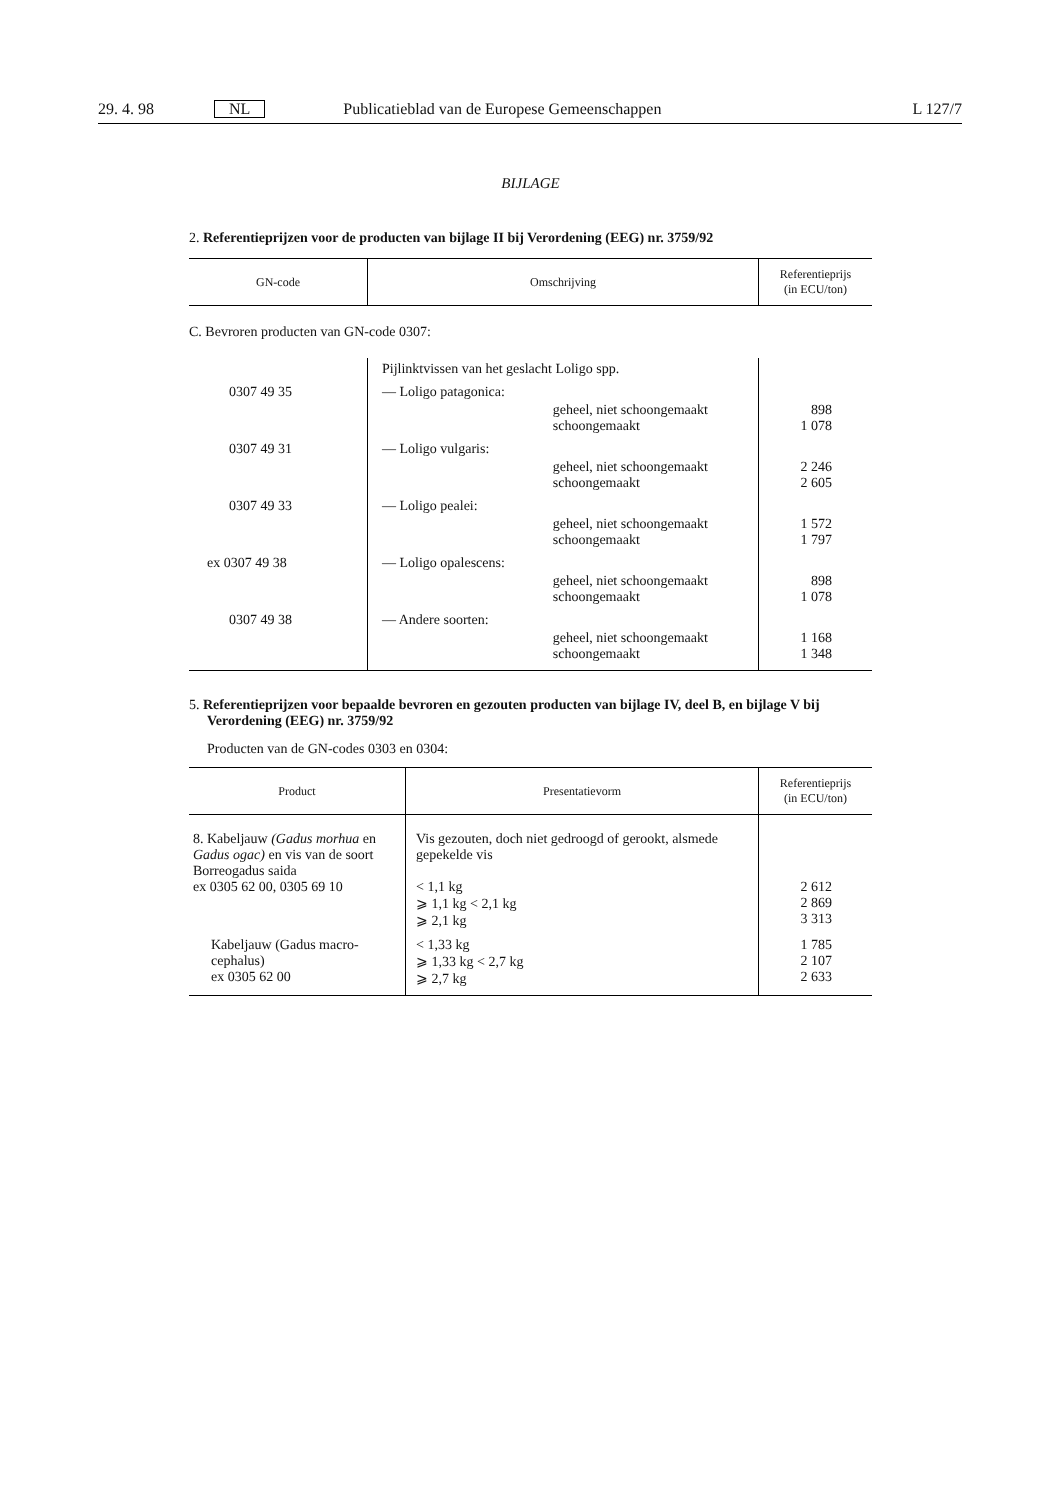29. 4. 98 NL Publicatieblad van de Europese Gemeenschappen L 127/7
BIJLAGE
2. Referentieprijzen voor de producten van bijlage II bij Verordening (EEG) nr. 3759/92
| GN-code | Omschrijving | Referentieprijs (in ECU/ton) |
| --- | --- | --- |
C. Bevroren producten van GN-code 0307:
| | Pijlinktvissen van het geslacht Loligo spp. | | |
| 0307 49 35 | — Loligo patagonica: | | |
| | | geheel, niet schoongemaakt schoongemaakt | 898 1 078 |
| 0307 49 31 | — Loligo vulgaris: | | |
| | | geheel, niet schoongemaakt schoongemaakt | 2 246 2 605 |
| 0307 49 33 | — Loligo pealei: | | |
| | | geheel, niet schoongemaakt schoongemaakt | 1 572 1 797 |
| ex 0307 49 38 | — Loligo opalescens: | | |
| | | geheel, niet schoongemaakt schoongemaakt | 898 1 078 |
| 0307 49 38 | — Andere soorten: | | |
| | | geheel, niet schoongemaakt schoongemaakt | 1 168 1 348 |
5. Referentieprijzen voor bepaalde bevroren en gezouten producten van bijlage IV, deel B, en bijlage V bij Verordening (EEG) nr. 3759/92
Producten van de GN-codes 0303 en 0304:
| Product | Presentatievorm | Referentieprijs (in ECU/ton) |
| --- | --- | --- |
| 8. Kabeljauw (Gadus morhua en Gadus ogac) en vis van de soort Borreogadus saida ex 0305 62 00, 0305 69 10 | Vis gezouten, doch niet gedroogd of gerookt, alsmede gepekelde vis < 1,1 kg ⩾ 1,1 kg < 2,1 kg ⩾ 2,1 kg | 2 612 2 869 3 313 |
| Kabeljauw (Gadus macro-cephalus) ex 0305 62 00 | < 1,33 kg ⩾ 1,33 kg < 2,7 kg ⩾ 2,7 kg | 1 785 2 107 2 633 |